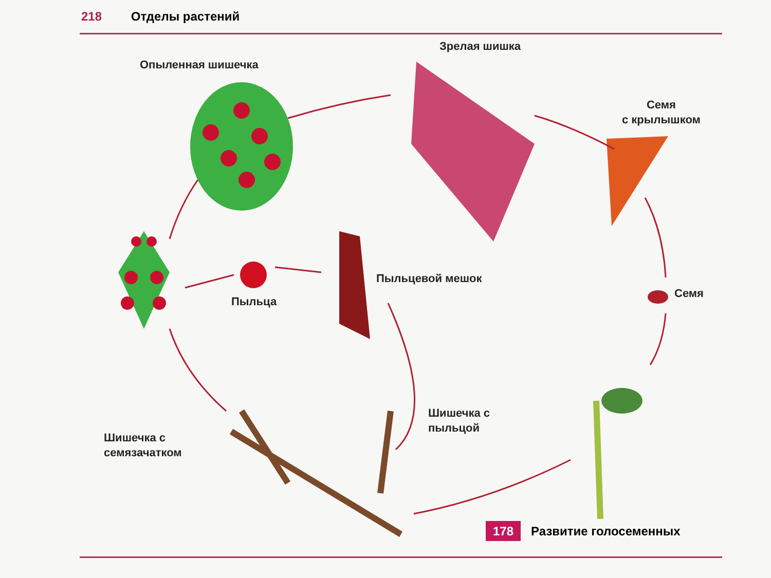218 Отделы растений
Опыленная шишечка
Зрелая шишка
Семя
с крылышком
Пыльцевой мешок
Пыльца
Семя
Шишечка с
пыльцой
Шишечка с
семязачатком
178 Развитие голосеменных